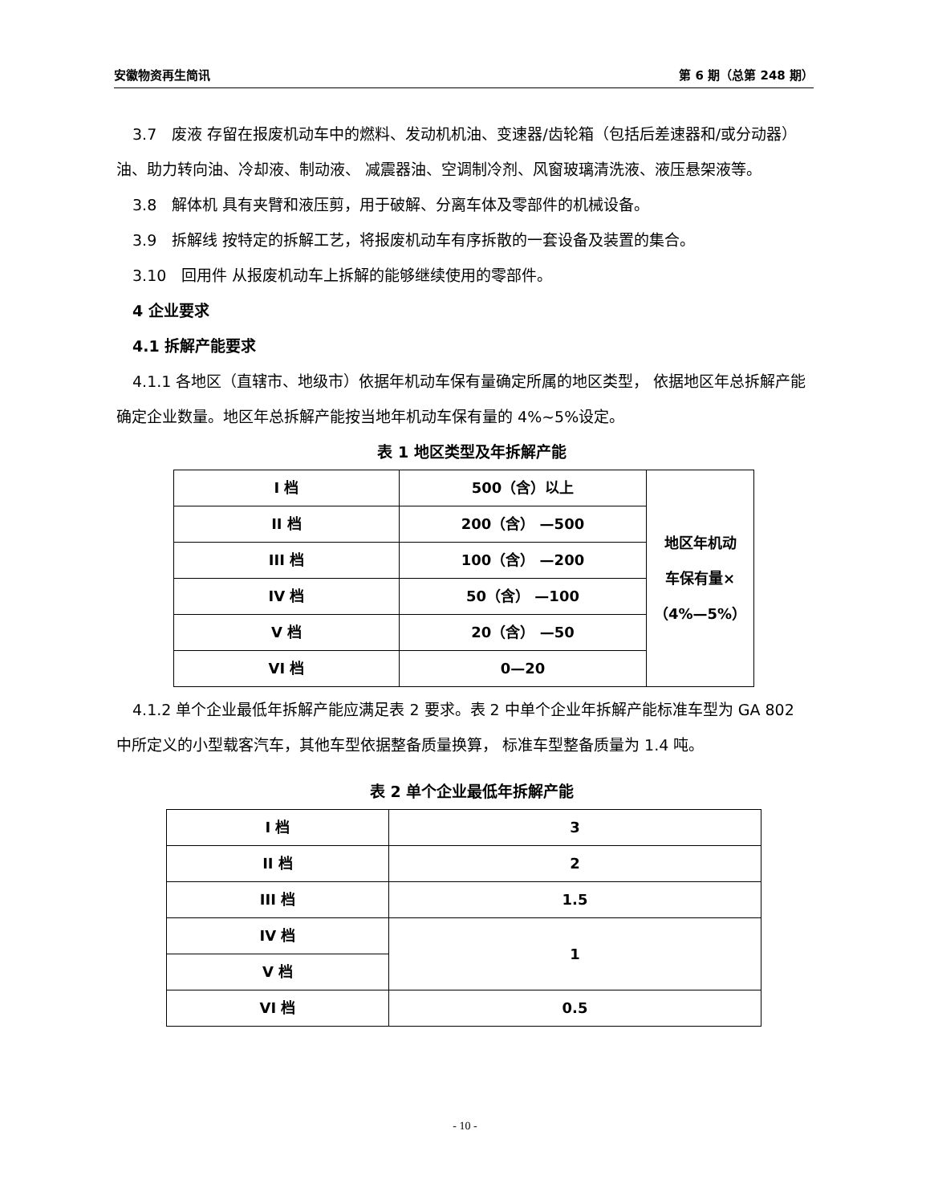安徽物资再生简讯 第 6 期（总第 248 期）
3.7　废液 存留在报废机动车中的燃料、发动机机油、变速器/齿轮箱（包括后差速器和/或分动器）油、助力转向油、冷却液、制动液、 减震器油、空调制冷剂、风窗玻璃清洗液、液压悬架液等。
3.8　解体机 具有夹臂和液压剪，用于破解、分离车体及零部件的机械设备。
3.9　拆解线 按特定的拆解工艺，将报废机动车有序拆散的一套设备及装置的集合。
3.10　回用件 从报废机动车上拆解的能够继续使用的零部件。
4 企业要求
4.1 拆解产能要求
4.1.1 各地区（直辖市、地级市）依据年机动车保有量确定所属的地区类型， 依据地区年总拆解产能确定企业数量。地区年总拆解产能按当地年机动车保有量的 4%~5%设定。
表 1 地区类型及年拆解产能
| I 档 | 500（含）以上 | 地区年机动 车保有量× （4%—5%） |
| II 档 | 200（含） —500 | |
| III 档 | 100（含） —200 | |
| IV 档 | 50（含） —100 | |
| V 档 | 20（含） —50 | |
| VI 档 | 0—20 | |
4.1.2 单个企业最低年拆解产能应满足表 2 要求。表 2 中单个企业年拆解产能标准车型为 GA 802 中所定义的小型载客汽车，其他车型依据整备质量换算， 标准车型整备质量为 1.4 吨。
表 2 单个企业最低年拆解产能
| I 档 | 3 |
| II 档 | 2 |
| III 档 | 1.5 |
| IV 档 | 1 |
| V 档 | |
| VI 档 | 0.5 |
- 10 -